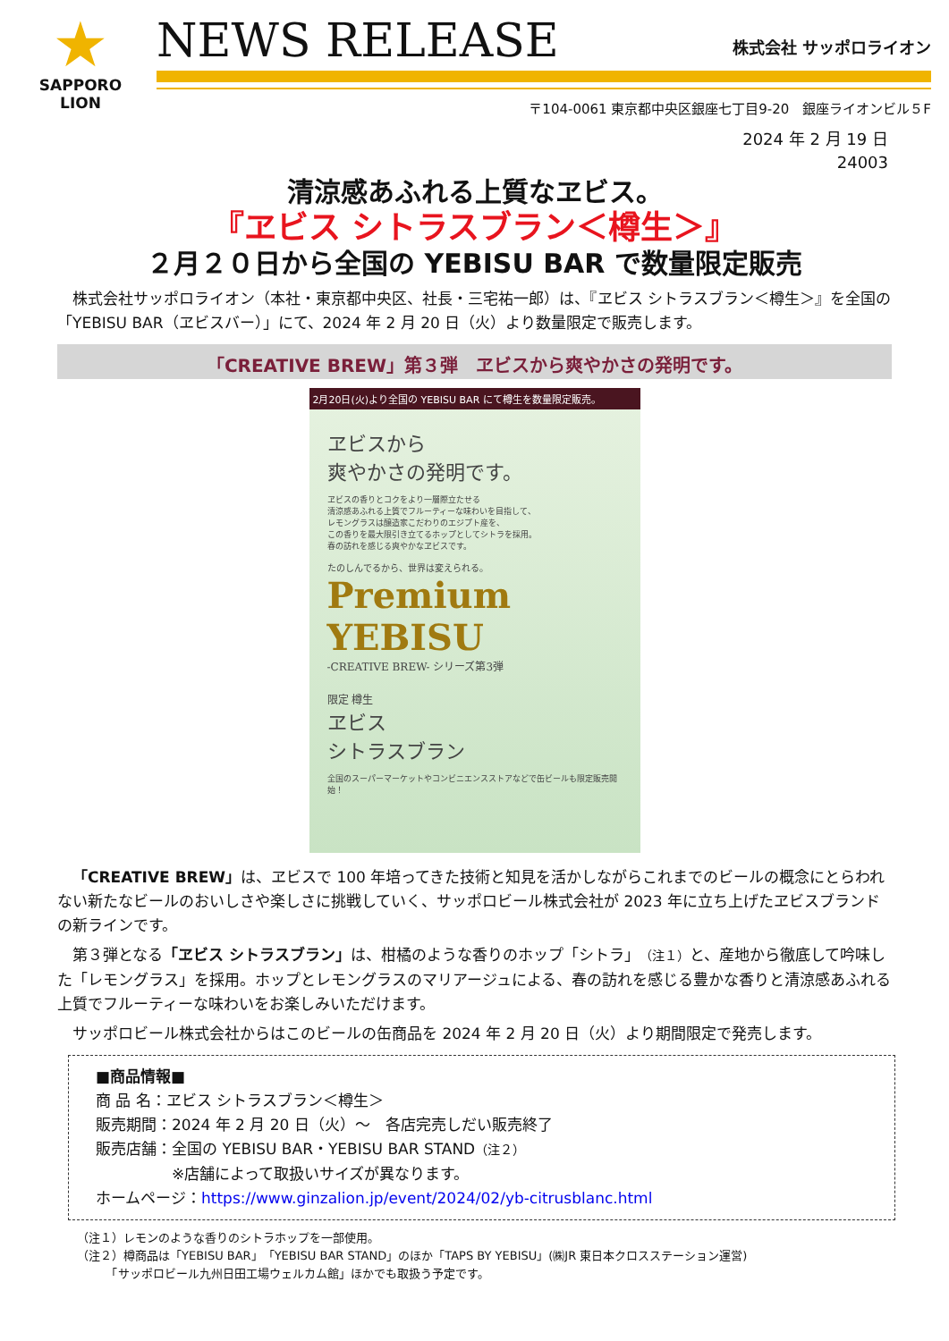★
SAPPORO
LION
NEWS RELEASE 株式会社 サッポロライオン
〒104-0061 東京都中央区銀座七丁目9-20　銀座ライオンビル５F
2024 年 2 月 19 日
24003
清涼感あふれる上質なヱビス。
『ヱビス シトラスブラン＜樽生＞』
２月２０日から全国の YEBISU BAR で数量限定販売
　株式会社サッポロライオン（本社・東京都中央区、社長・三宅祐一郎）は、『ヱビス シトラスブラン＜樽生＞』を全国の「YEBISU BAR（ヱビスバー）」にて、2024 年 2 月 20 日（火）より数量限定で販売します。
「CREATIVE BREW」第３弾　ヱビスから爽やかさの発明です。
2月20日(火)より全国の YEBISU BAR にて樽生を数量限定販売。
ヱビスから
爽やかさの発明です。
ヱビスの香りとコクをより一層際立たせる
清涼感あふれる上質でフルーティーな味わいを目指して、
レモングラスは醸造家こだわりのエジプト産を、
この香りを最大限引き立てるホップとしてシトラを採用。
春の訪れを感じる爽やかなヱビスです。
たのしんでるから、世界は変えられる。
Premium YEBISU
-CREATIVE BREW- シリーズ第3弾
限定 樽生
ヱビス
シトラスブラン
全国のスーパーマーケットやコンビニエンスストアなどで缶ビールも限定販売開始！
　「CREATIVE BREW」は、ヱビスで 100 年培ってきた技術と知見を活かしながらこれまでのビールの概念にとらわれない新たなビールのおいしさや楽しさに挑戦していく、サッポロビール株式会社が 2023 年に立ち上げたヱビスブランドの新ラインです。
　第３弾となる「ヱビス シトラスブラン」は、柑橘のような香りのホップ「シトラ」（注１）と、産地から徹底して吟味した「レモングラス」を採用。ホップとレモングラスのマリアージュによる、春の訪れを感じる豊かな香りと清涼感あふれる上質でフルーティーな味わいをお楽しみいただけます。
　サッポロビール株式会社からはこのビールの缶商品を 2024 年 2 月 20 日（火）より期間限定で発売します。
■商品情報■
商 品 名：ヱビス シトラスブラン＜樽生＞
販売期間：2024 年 2 月 20 日（火）～　各店完売しだい販売終了
販売店舗：全国の YEBISU BAR・YEBISU BAR STAND（注２）
　　　　　※店舗によって取扱いサイズが異なります。
ホームページ：https://www.ginzalion.jp/event/2024/02/yb-citrusblanc.html
（注１）レモンのような香りのシトラホップを一部使用。
（注２）樽商品は「YEBISU BAR」「YEBISU BAR STAND」のほか「TAPS BY YEBISU」(㈱JR 東日本クロスステーション運営)
　　　「サッポロビール九州日田工場ウェルカム館」ほかでも取扱う予定です。